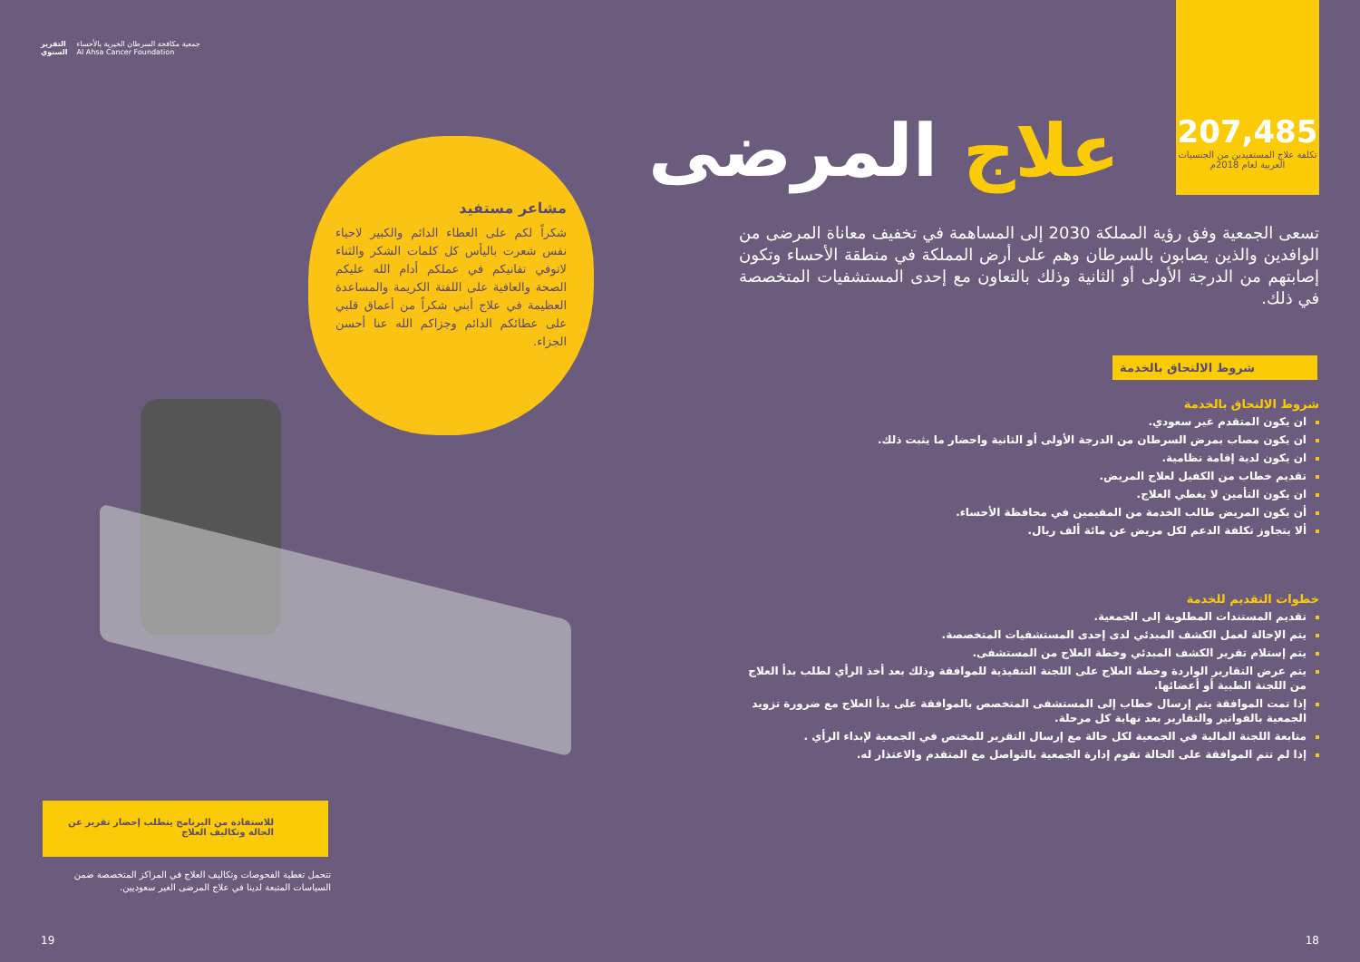التقرير
السنوي
جمعية مكافحة السرطان الخيرية بالأحساء
Al Ahsa Cancer Foundation
207,485
تكلفة علاج المستفيدين من الجنسيات العربية لعام 2018م
علاج المرضى
تسعى الجمعية وفق رؤية المملكة 2030 إلى المساهمة في تخفيف معاناة المرضى من الوافدين والذين يصابون بالسرطان وهم على أرض المملكة في منطقة الأحساء وتكون إصابتهم من الدرجة الأولى أو الثانية وذلك بالتعاون مع إحدى المستشفيات المتخصصة في ذلك.
شروط الالتحاق بالخدمة
شروط الالتحاق بالخدمة
ان يكون المتقدم غير سعودي.
ان يكون مصاب بمرض السرطان من الدرجة الأولى أو الثانية واحضار ما يثبت ذلك.
ان يكون لدية إقامة نظامية.
تقديم خطاب من الكفيل لعلاج المريض.
ان يكون التأمين لا يغطي العلاج.
أن يكون المريض طالب الخدمة من المقيمين في محافظة الأحساء.
ألا يتجاوز تكلفة الدعم لكل مريض عن مائة ألف ريال.
خطوات التقديم للخدمة
تقديم المستندات المطلوبة إلى الجمعية.
يتم الإحالة لعمل الكشف المبدئي لدى إحدى المستشفيات المتخصصة.
يتم إستلام تقرير الكشف المبدئي وخطة العلاج من المستشفى.
يتم عرض التقارير الواردة وخطة العلاج على اللجنة التنفيذية للموافقة وذلك بعد أخذ الرأي لطلب بدأ العلاج من اللجنة الطبية أو أعضائها.
إذا تمت الموافقة يتم إرسال خطاب إلى المستشفى المتخصص بالموافقة على بدأ العلاج مع ضرورة تزويد الجمعية بالفواتير والتقارير بعد نهاية كل مرحلة.
متابعة اللجنة المالية في الجمعية لكل حالة مع إرسال التقرير للمختص في الجمعية لإبداء الرأي .
إذا لم تتم الموافقة على الحالة تقوم إدارة الجمعية بالتواصل مع المتقدم والاعتذار له.
مشاعر مستفيد
شكراً لكم على العطاء الدائم والكبير لاحياء نفس شعرت باليأس كل كلمات الشكر والثناء لاتوفي تفانيكم في عملكم أدام الله عليكم الصحة والعافية على اللفتة الكريمة والمساعدة العظيمة في علاج أبني شكراً من أعماق قلبي على عطائكم الدائم وجزاكم الله عنا أحسن الجزاء.
للاستفادة من البرنامج يتطلب إحضار تقرير عن الحالة وتكاليف العلاج
تتحمل تغطية الفحوصات وتكاليف العلاج في المراكز المتخصصة ضمن السياسات المتبعة لدينا في علاج المرضى الغير سعوديين.
19 18